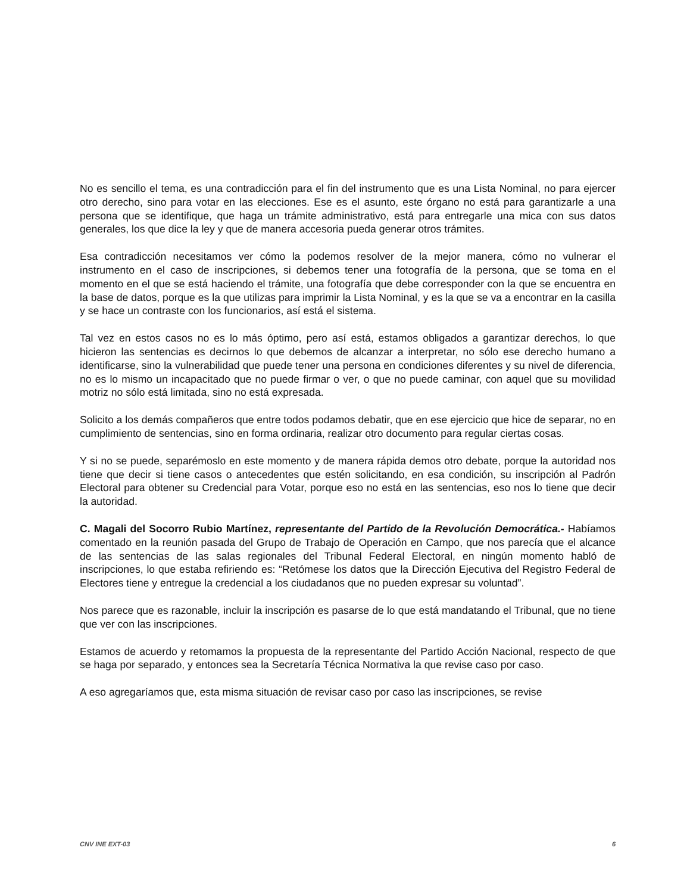No es sencillo el tema, es una contradicción para el fin del instrumento que es una Lista Nominal, no para ejercer otro derecho, sino para votar en las elecciones. Ese es el asunto, este órgano no está para garantizarle a una persona que se identifique, que haga un trámite administrativo, está para entregarle una mica con sus datos generales, los que dice la ley y que de manera accesoria pueda generar otros trámites.
Esa contradicción necesitamos ver cómo la podemos resolver de la mejor manera, cómo no vulnerar el instrumento en el caso de inscripciones, si debemos tener una fotografía de la persona, que se toma en el momento en el que se está haciendo el trámite, una fotografía que debe corresponder con la que se encuentra en la base de datos, porque es la que utilizas para imprimir la Lista Nominal, y es la que se va a encontrar en la casilla y se hace un contraste con los funcionarios, así está el sistema.
Tal vez en estos casos no es lo más óptimo, pero así está, estamos obligados a garantizar derechos, lo que hicieron las sentencias es decirnos lo que debemos de alcanzar a interpretar, no sólo ese derecho humano a identificarse, sino la vulnerabilidad que puede tener una persona en condiciones diferentes y su nivel de diferencia, no es lo mismo un incapacitado que no puede firmar o ver, o que no puede caminar, con aquel que su movilidad motriz no sólo está limitada, sino no está expresada.
Solicito a los demás compañeros que entre todos podamos debatir, que en ese ejercicio que hice de separar, no en cumplimiento de sentencias, sino en forma ordinaria, realizar otro documento para regular ciertas cosas.
Y si no se puede, separémoslo en este momento y de manera rápida demos otro debate, porque la autoridad nos tiene que decir si tiene casos o antecedentes que estén solicitando, en esa condición, su inscripción al Padrón Electoral para obtener su Credencial para Votar, porque eso no está en las sentencias, eso nos lo tiene que decir la autoridad.
C. Magali del Socorro Rubio Martínez, representante del Partido de la Revolución Democrática.- Habíamos comentado en la reunión pasada del Grupo de Trabajo de Operación en Campo, que nos parecía que el alcance de las sentencias de las salas regionales del Tribunal Federal Electoral, en ningún momento habló de inscripciones, lo que estaba refiriendo es: “Retómese los datos que la Dirección Ejecutiva del Registro Federal de Electores tiene y entregue la credencial a los ciudadanos que no pueden expresar su voluntad”.
Nos parece que es razonable, incluir la inscripción es pasarse de lo que está mandatando el Tribunal, que no tiene que ver con las inscripciones.
Estamos de acuerdo y retomamos la propuesta de la representante del Partido Acción Nacional, respecto de que se haga por separado, y entonces sea la Secretaría Técnica Normativa la que revise caso por caso.
A eso agregaríamos que, esta misma situación de revisar caso por caso las inscripciones, se revise
CNV INE EXT-03 6